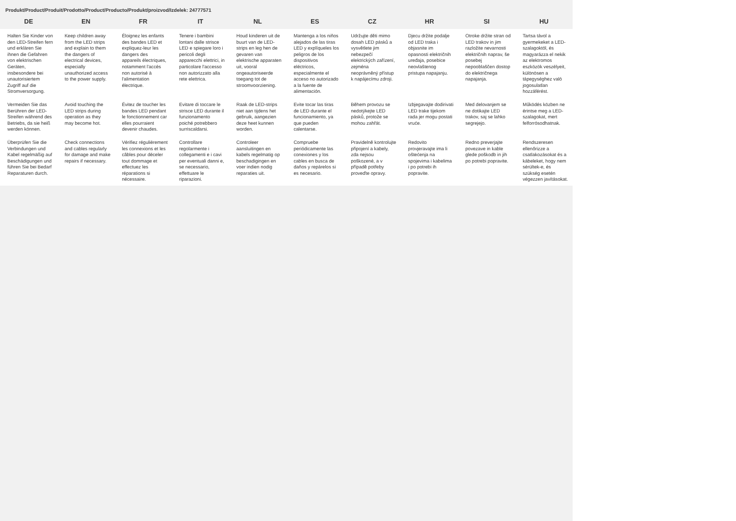Produkt/Product/Produit/Prodotto/Product/Producto/Produkt/proizvod/Izdelek: 24777571
| DE | EN | FR | IT | NL | ES | CZ | HR | SI | HU |
| --- | --- | --- | --- | --- | --- | --- | --- | --- | --- |
| Halten Sie Kinder von den LED-Streifen fern und erklären Sie ihnen die Gefahren von elektrischen Geräten, insbesondere bei unautorisiertem Zugriff auf die Stromversorgung. | Keep children away from the LED strips and explain to them the dangers of electrical devices, especially unauthorized access to the power supply. | Éloignez les enfants des bandes LED et expliquez-leur les dangers des appareils électriques, notamment l'accès non autorisé à l'alimentation électrique. | Tenere i bambini lontani dalle strisce LED e spiegare loro i pericoli degli apparecchi elettrici, in particolare l'accesso non autorizzato alla rete elettrica. | Houd kinderen uit de buurt van de LED-strips en leg hen de gevaren van elektrische apparaten uit, vooral ongeautoriseerde toegang tot de stroomvoorziening. | Mantenga a los niños alejados de las tiras LED y explíqueles los peligros de los dispositivos eléctricos, especialmente el acceso no autorizado a la fuente de alimentación. | Udržujte děti mimo dosah LED pásků a vysvětlete jim nebezpečí elektrických zařízení, zejména neoprávněný přístup k napájecímu zdroji. | Djecu držite podalje od LED traka i objasnite im opasnosti električnih uređaja, posebice neovlaštenog pristupa napajanju. | Otroke držite stran od LED trakov in jim razložite nevarnosti električnih naprav, še posebej nepooblaščen dostop do električnega napajanja. | Tartsa távol a gyermekeket a LED-szalagoktól, és magyarázza el nekik az elektromos eszközök veszélyeit, különösen a tápegységhez való jogosulatlan hozzáférést. |
| Vermeiden Sie das Berühren der LED-Streifen während des Betriebs, da sie heiß werden können. | Avoid touching the LED strips during operation as they may become hot. | Évitez de toucher les bandes LED pendant le fonctionnement car elles pourraient devenir chaudes. | Evitare di toccare le strisce LED durante il funzionamento poiché potrebbero surriscaldarsi. | Raak de LED-strips niet aan tijdens het gebruik, aangezien deze heet kunnen worden. | Evite tocar las tiras de LED durante el funcionamiento, ya que pueden calentarse. | Během provozu se nedotýkejte LED pásků, protože se mohou zahřát. | Izbjegavajte dodirivati LED trake tijekom rada jer mogu postati vruće. | Med delovanjem se ne dotikajte LED trakov, saj se lahko segrejejo. | Működés közben ne érintse meg a LED-szalagokat, mert felforrósodhatnak. |
| Überprüfen Sie die Verbindungen und Kabel regelmäßig auf Beschädigungen und führen Sie bei Bedarf Reparaturen durch. | Check connections and cables regularly for damage and make repairs if necessary. | Vérifiez régulièrement les connexions et les câbles pour déceler tout dommage et effectuez les réparations si nécessaire. | Controllare regolarmente i collegamenti e i cavi per eventuali danni e, se necessario, effettuare le riparazioni. | Controleer aansluitingen en kabels regelmatig op beschadigingen en voer indien nodig reparaties uit. | Compruebe periódicamente las conexiones y los cables en busca de daños y repárelos si es necesario. | Pravidelně kontrolujte připojení a kabely, zda nejsou poškozené, a v případě potřeby proveďte opravy. | Redovito provjeravajte ima li oštećenja na spojevima i kabelima i po potrebi ih popravite. | Redno preverjajte povezave in kable glede poškodb in jih po potrebi popravite. | Rendszeresen ellenőrizze a csatlakozásokat és a kábeleket, hogy nem sérültek-e, és szükség esetén végezzen javításokat. |